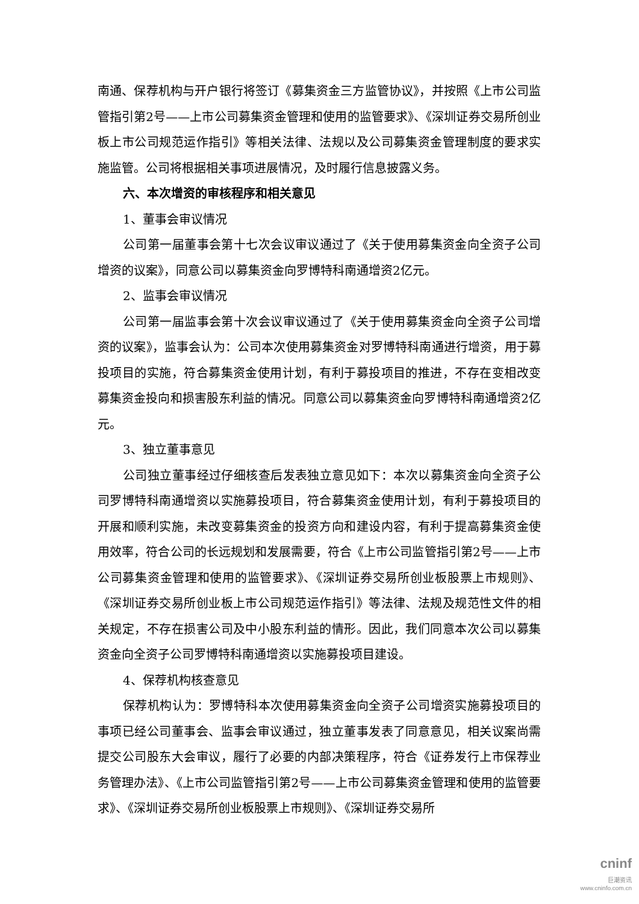南通、保荐机构与开户银行将签订《募集资金三方监管协议》，并按照《上市公司监管指引第2号——上市公司募集资金管理和使用的监管要求》、《深圳证券交易所创业板上市公司规范运作指引》等相关法律、法规以及公司募集资金管理制度的要求实施监管。公司将根据相关事项进展情况，及时履行信息披露义务。
六、本次增资的审核程序和相关意见
1、董事会审议情况
公司第一届董事会第十七次会议审议通过了《关于使用募集资金向全资子公司增资的议案》，同意公司以募集资金向罗博特科南通增资2亿元。
2、监事会审议情况
公司第一届监事会第十次会议审议通过了《关于使用募集资金向全资子公司增资的议案》，监事会认为：公司本次使用募集资金对罗博特科南通进行增资，用于募投项目的实施，符合募集资金使用计划，有利于募投项目的推进，不存在变相改变募集资金投向和损害股东利益的情况。同意公司以募集资金向罗博特科南通增资2亿元。
3、独立董事意见
公司独立董事经过仔细核查后发表独立意见如下：本次以募集资金向全资子公司罗博特科南通增资以实施募投项目，符合募集资金使用计划，有利于募投项目的开展和顺利实施，未改变募集资金的投资方向和建设内容，有利于提高募集资金使用效率，符合公司的长远规划和发展需要，符合《上市公司监管指引第2号——上市公司募集资金管理和使用的监管要求》、《深圳证券交易所创业板股票上市规则》、《深圳证券交易所创业板上市公司规范运作指引》等法律、法规及规范性文件的相关规定，不存在损害公司及中小股东利益的情形。因此，我们同意本次公司以募集资金向全资子公司罗博特科南通增资以实施募投项目建设。
4、保荐机构核查意见
保荐机构认为：罗博特科本次使用募集资金向全资子公司增资实施募投项目的事项已经公司董事会、监事会审议通过，独立董事发表了同意意见，相关议案尚需提交公司股东大会审议，履行了必要的内部决策程序，符合《证券发行上市保荐业务管理办法》、《上市公司监管指引第2号——上市公司募集资金管理和使用的监管要求》、《深圳证券交易所创业板股票上市规则》、《深圳证券交易所
cninf
巨潮资讯
www.cninfo.com.cn